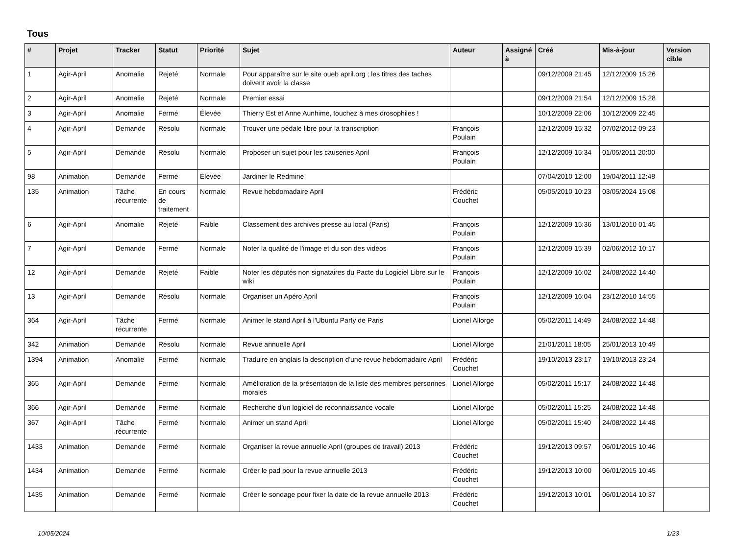Tous
| # | Projet | Tracker | Statut | Priorité | Sujet | Auteur | Assigné à | Créé | Mis-à-jour | Version cible |
| --- | --- | --- | --- | --- | --- | --- | --- | --- | --- | --- |
| 1 | Agir-April | Anomalie | Rejeté | Normale | Pour apparaître sur le site oueb april.org ; les titres des taches doivent avoir la classe | | | 09/12/2009 21:45 | 12/12/2009 15:26 | |
| 2 | Agir-April | Anomalie | Rejeté | Normale | Premier essai | | | 09/12/2009 21:54 | 12/12/2009 15:28 | |
| 3 | Agir-April | Anomalie | Fermé | Élevée | Thierry Est et Anne Aunhime, touchez à mes drosophiles ! | | | 10/12/2009 22:06 | 10/12/2009 22:45 | |
| 4 | Agir-April | Demande | Résolu | Normale | Trouver une pédale libre pour la transcription | François Poulain | | 12/12/2009 15:32 | 07/02/2012 09:23 | |
| 5 | Agir-April | Demande | Résolu | Normale | Proposer un sujet pour les causeries April | François Poulain | | 12/12/2009 15:34 | 01/05/2011 20:00 | |
| 98 | Animation | Demande | Fermé | Élevée | Jardiner le Redmine | | | 07/04/2010 12:00 | 19/04/2011 12:48 | |
| 135 | Animation | Tâche récurrente | En cours de traitement | Normale | Revue hebdomadaire April | Frédéric Couchet | | 05/05/2010 10:23 | 03/05/2024 15:08 | |
| 6 | Agir-April | Anomalie | Rejeté | Faible | Classement des archives presse au local (Paris) | François Poulain | | 12/12/2009 15:36 | 13/01/2010 01:45 | |
| 7 | Agir-April | Demande | Fermé | Normale | Noter la qualité de l'image et du son des vidéos | François Poulain | | 12/12/2009 15:39 | 02/06/2012 10:17 | |
| 12 | Agir-April | Demande | Rejeté | Faible | Noter les députés non signataires du Pacte du Logiciel Libre sur le wiki | François Poulain | | 12/12/2009 16:02 | 24/08/2022 14:40 | |
| 13 | Agir-April | Demande | Résolu | Normale | Organiser un Apéro April | François Poulain | | 12/12/2009 16:04 | 23/12/2010 14:55 | |
| 364 | Agir-April | Tâche récurrente | Fermé | Normale | Animer le stand April à l'Ubuntu Party de Paris | Lionel Allorge | | 05/02/2011 14:49 | 24/08/2022 14:48 | |
| 342 | Animation | Demande | Résolu | Normale | Revue annuelle April | Lionel Allorge | | 21/01/2011 18:05 | 25/01/2013 10:49 | |
| 1394 | Animation | Anomalie | Fermé | Normale | Traduire en anglais la description d'une revue hebdomadaire April | Frédéric Couchet | | 19/10/2013 23:17 | 19/10/2013 23:24 | |
| 365 | Agir-April | Demande | Fermé | Normale | Amélioration de la présentation de la liste des membres personnes morales | Lionel Allorge | | 05/02/2011 15:17 | 24/08/2022 14:48 | |
| 366 | Agir-April | Demande | Fermé | Normale | Recherche d'un logiciel de reconnaissance vocale | Lionel Allorge | | 05/02/2011 15:25 | 24/08/2022 14:48 | |
| 367 | Agir-April | Tâche récurrente | Fermé | Normale | Animer un stand April | Lionel Allorge | | 05/02/2011 15:40 | 24/08/2022 14:48 | |
| 1433 | Animation | Demande | Fermé | Normale | Organiser la revue annuelle April (groupes de travail) 2013 | Frédéric Couchet | | 19/12/2013 09:57 | 06/01/2015 10:46 | |
| 1434 | Animation | Demande | Fermé | Normale | Créer le pad pour la revue annuelle 2013 | Frédéric Couchet | | 19/12/2013 10:00 | 06/01/2015 10:45 | |
| 1435 | Animation | Demande | Fermé | Normale | Créer le sondage pour fixer la date de la revue annuelle 2013 | Frédéric Couchet | | 19/12/2013 10:01 | 06/01/2014 10:37 | |
10/05/2024 1/23